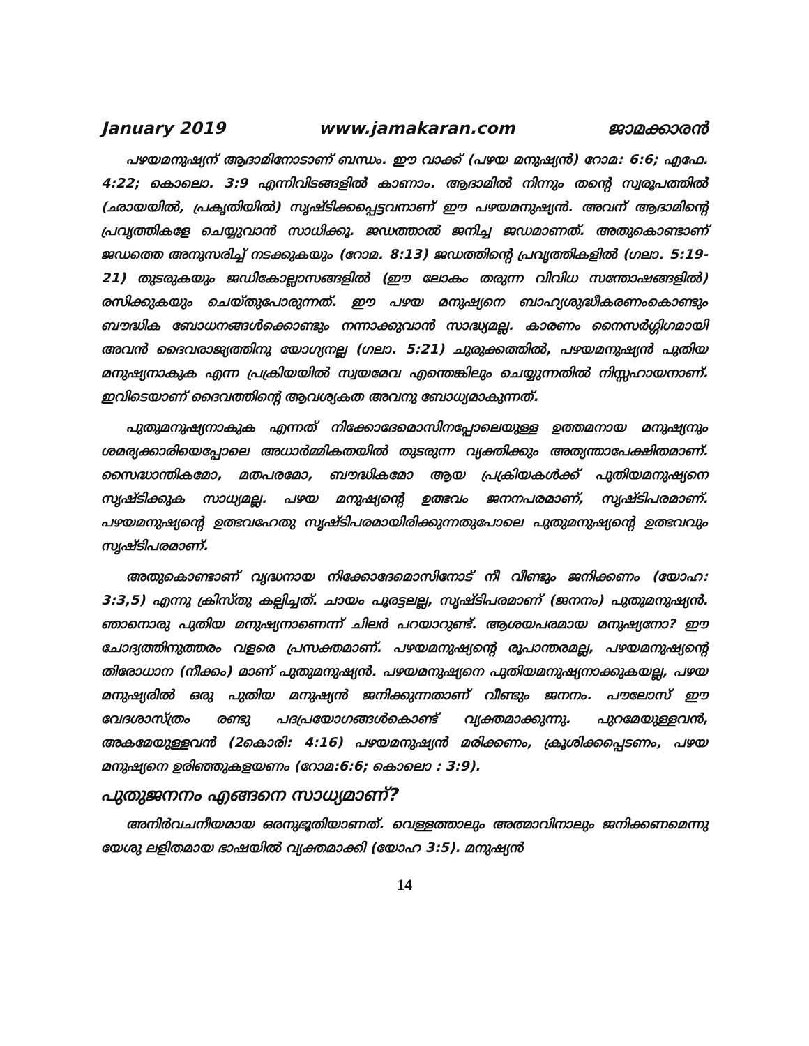January 2019 www.jamakaran.com ജാമക്കാരൻ
പഴയമനുഷ്യന് ആദാമിനോടാണ് ബന്ധം. ഈ വാക്ക് (പഴയ മനുഷ്യൻ) റോമ: 6:6; എഫേ. 4:22; കൊലൊ. 3:9 എന്നിവിടങ്ങളിൽ കാണാം. ആദാമിൽ നിന്നും തന്റെ സ്വരൂപത്തിൽ (ഛായയിൽ, പ്രകൃതിയിൽ) സൃഷ്ടിക്കപ്പെട്ടവനാണ് ഈ പഴയമനുഷ്യൻ. അവന് ആദാമിന്റെ പ്രവൃത്തികളേ ചെയ്യുവാൻ സാധിക്കൂ. ജഡത്താൽ ജനിച്ച ജഡമാണത്. അതുകൊണ്ടാണ് ജഡത്തെ അനുസരിച്ച് നടക്കുകയും (റോമ. 8:13) ജഡത്തിന്റെ പ്രവൃത്തികളിൽ (ഗലാ. 5:19-21) തുടരുകയും ജഡികോല്ലാസങ്ങളിൽ (ഈ ലോകം തരുന്ന വിവിധ സന്തോഷങ്ങളിൽ) രസിക്കുകയും ചെയ്തുപോരുന്നത്. ഈ പഴയ മനുഷ്യനെ ബാഹ്യശുദ്ധീകരണംകൊണ്ടും ബൗദ്ധിക ബോധനങ്ങൾക്കൊണ്ടും നന്നാക്കുവാൻ സാദ്ധ്യമല്ല. കാരണം നൈസർഗ്ഗിഗമായി അവൻ ദൈവരാജ്യത്തിനു യോഗ്യനല്ല (ഗലാ. 5:21) ചുരുക്കത്തിൽ, പഴയമനുഷ്യൻ പുതിയ മനുഷ്യനാകുക എന്ന പ്രക്രിയയിൽ സ്വയമേവ എന്തെങ്കിലും ചെയ്യുന്നതിൽ നിസ്സഹായനാണ്. ഇവിടെയാണ് ദൈവത്തിന്റെ ആവശ്യകത അവനു ബോധ്യമാകുന്നത്.
പുതുമനുഷ്യനാകുക എന്നത് നിക്കോദേമൊസിനപ്പോലെയുള്ള ഉത്തമനായ മനുഷ്യനും ശമര്യക്കാരിയെപ്പോലെ അധാർമ്മികതയിൽ തുടരുന്ന വ്യക്തിക്കും അത്യന്താപേക്ഷിതമാണ്. സൈദ്ധാന്തികമോ, മതപരമോ, ബൗദ്ധികമോ ആയ പ്രക്രിയകൾക്ക് പുതിയമനുഷ്യനെ സൃഷ്ടിക്കുക സാധ്യമല്ല. പഴയ മനുഷ്യന്റെ ഉത്ഭവം ജനനപരമാണ്, സൃഷ്ടിപരമാണ്. പഴയമനുഷ്യന്റെ ഉത്ഭവഹേതു സൃഷ്ടിപരമായിരിക്കുന്നതുപോലെ പുതുമനുഷ്യന്റെ ഉത്ഭവവും സൃഷ്ടിപരമാണ്.
അതുകൊണ്ടാണ് വൃദ്ധനായ നിക്കോദേമൊസിനോട് നീ വീണ്ടും ജനിക്കണം (യോഹ: 3:3,5) എന്നു ക്രിസ്തു കല്പിച്ചത്. ചായം പൂരട്ടലല്ല, സൃഷ്ടിപരമാണ് (ജനനം) പുതുമനുഷ്യൻ. ഞാനൊരു പുതിയ മനുഷ്യനാണെന്ന് ചിലർ പറയാറുണ്ട്. ആശയപരമായ മനുഷ്യനോ? ഈ ചോദ്യത്തിനുത്തരം വളരെ പ്രസക്തമാണ്. പഴയമനുഷ്യന്റെ രൂപാന്തരമല്ല, പഴയമനുഷ്യന്റെ തിരോധാന (നീക്കം) മാണ് പുതുമനുഷ്യൻ. പഴയമനുഷ്യനെ പുതിയമനുഷ്യനാക്കുകയല്ല, പഴയ മനുഷ്യരിൽ ഒരു പുതിയ മനുഷ്യൻ ജനിക്കുന്നതാണ് വീണ്ടും ജനനം. പൗലോസ് ഈ വേദശാസ്ത്രം രണ്ടു പദപ്രയോഗങ്ങൾകൊണ്ട് വ്യക്തമാക്കുന്നു. പുറമേയുള്ളവൻ, അകമേയുള്ളവൻ (2കൊരി: 4:16) പഴയമനുഷ്യൻ മരിക്കണം, ക്രൂശിക്കപ്പെടണം, പഴയ മനുഷ്യനെ ഉരിഞ്ഞുകളയണം (റോമ:6:6; കൊലൊ : 3:9).
പുതുജനനം എങ്ങനെ സാധ്യമാണ്?
അനിർവചനീയമായ ഒരനുഭൂതിയാണത്. വെള്ളത്താലും അത്മാവിനാലും ജനിക്കണമെന്നു യേശു ലളിതമായ ഭാഷയിൽ വ്യക്തമാക്കി (യോഹ 3:5). മനുഷ്യൻ
14